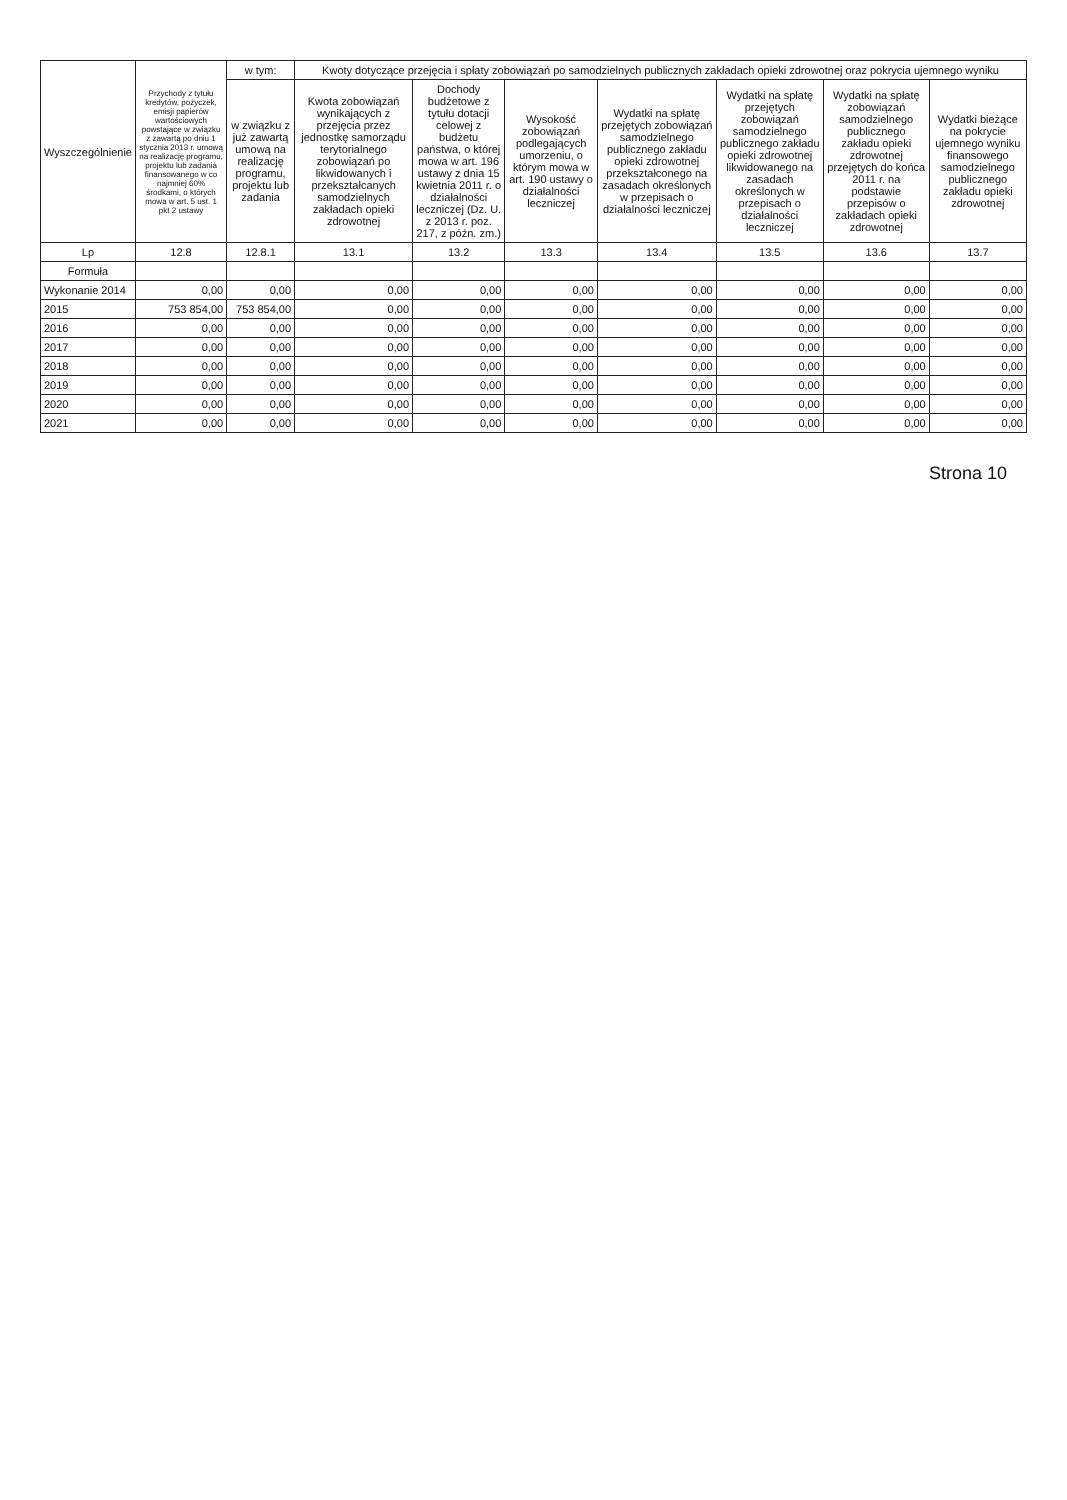| Wyszczególnienie | Przychody z tytułu kredytów, pożyczek, emisji papierów wartościowych powstające w związku z zawartą po dniu 1 stycznia 2013 r. umową na realizację programu, projektu lub zadania finansowanego w co najmniej 60% środkami, o których mowa w art. 5 ust. 1 pkt 2 ustawy | w tym: | Kwoty dotyczące przejęcia i spłaty zobowiązań po samodzielnych publicznych zakładach opieki zdrowotnej oraz pokrycia ujemnego wyniku | | | | | | |
| --- | --- | --- | --- | --- | --- | --- | --- | --- | --- |
| | | w związku z już zawartą umową na realizację programu, projektu lub zadania | Kwota zobowiązań wynikających z przejęcia przez jednostkę samorządu terytorialnego zobowiązań po likwidowanych i przekształcanych samodzielnych zakładach opieki zdrowotnej | Dochody budżetowe z tytułu dotacji celowej z budżetu państwa, o której mowa w art. 196 ustawy z dnia 15 kwietnia 2011 r. o działalności leczniczej (Dz. U. z 2013 r. poz. 217, z późn. zm.) | Wysokość zobowiązań podlegających umorzeniu, o którym mowa w art. 190 ustawy o działalności leczniczej | Wydatki na spłatę przejętych zobowiązań samodzielnego publicznego zakładu opieki zdrowotnej przekształconego na zasadach określonych w przepisach o działalności leczniczej | Wydatki na spłatę przejętych zobowiązań samodzielnego publicznego zakładu opieki zdrowotnej likwidowanego na zasadach określonych w przepisach o działalności leczniczej | Wydatki na spłatę zobowiązań samodzielnego publicznego zakładu opieki zdrowotnej przejętych do końca 2011 r. na podstawie przepisów o zakładach opieki zdrowotnej | Wydatki bieżące na pokrycie ujemnego wyniku finansowego samodzielnego publicznego zakładu opieki zdrowotnej |
| Lp | 12.8 | 12.8.1 | 13.1 | 13.2 | 13.3 | 13.4 | 13.5 | 13.6 | 13.7 |
| Formuła | | | | | | | | | |
| Wykonanie 2014 | 0,00 | 0,00 | 0,00 | 0,00 | 0,00 | 0,00 | 0,00 | 0,00 | 0,00 |
| 2015 | 753 854,00 | 753 854,00 | 0,00 | 0,00 | 0,00 | 0,00 | 0,00 | 0,00 | 0,00 |
| 2016 | 0,00 | 0,00 | 0,00 | 0,00 | 0,00 | 0,00 | 0,00 | 0,00 | 0,00 |
| 2017 | 0,00 | 0,00 | 0,00 | 0,00 | 0,00 | 0,00 | 0,00 | 0,00 | 0,00 |
| 2018 | 0,00 | 0,00 | 0,00 | 0,00 | 0,00 | 0,00 | 0,00 | 0,00 | 0,00 |
| 2019 | 0,00 | 0,00 | 0,00 | 0,00 | 0,00 | 0,00 | 0,00 | 0,00 | 0,00 |
| 2020 | 0,00 | 0,00 | 0,00 | 0,00 | 0,00 | 0,00 | 0,00 | 0,00 | 0,00 |
| 2021 | 0,00 | 0,00 | 0,00 | 0,00 | 0,00 | 0,00 | 0,00 | 0,00 | 0,00 |
Strona 10